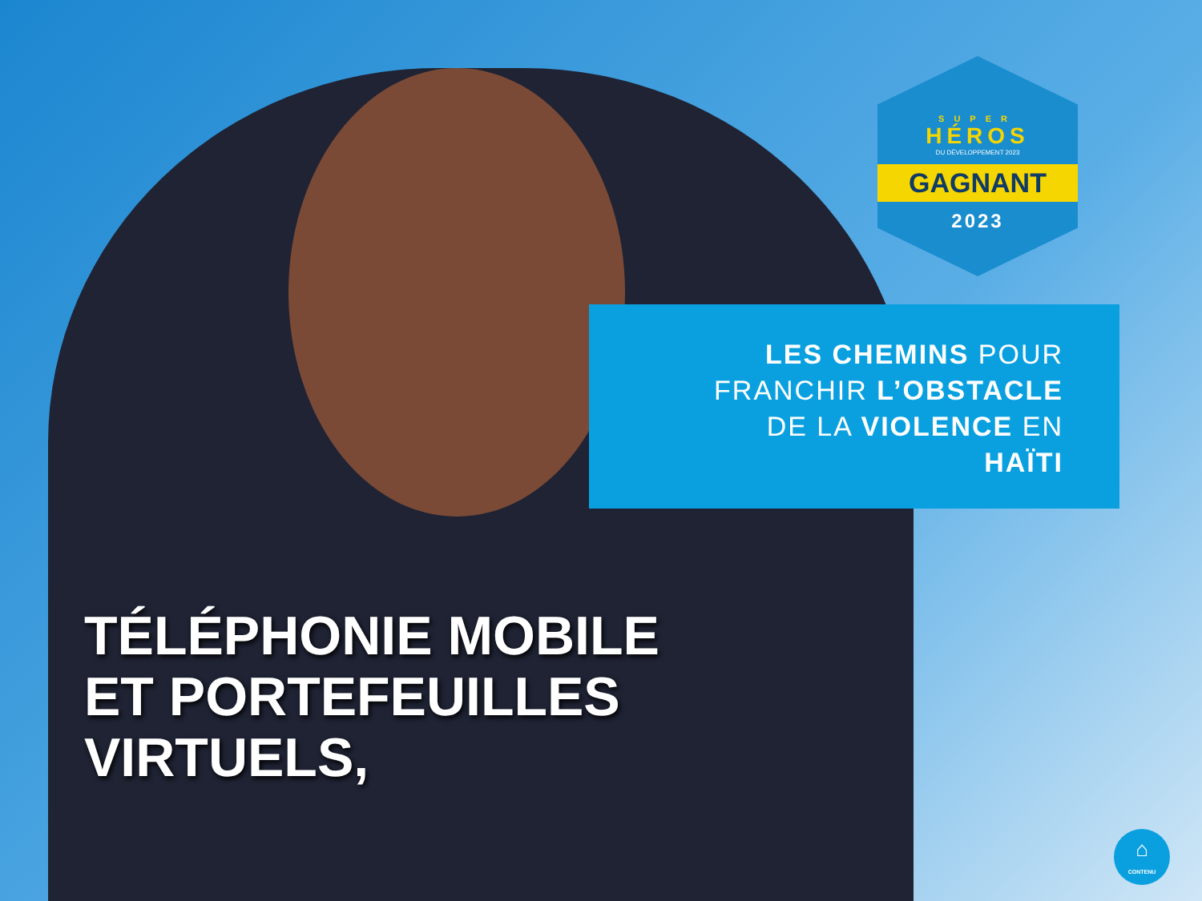SUPER
HÉROS
DU DÉVELOPPEMENT 2023
GAGNANT
2023
LES CHEMINS POUR
FRANCHIR L’OBSTACLE
DE LA VIOLENCE EN
HAÏTI
TÉLÉPHONIE MOBILE
ET PORTEFEUILLES
VIRTUELS,
⌂
CONTENU